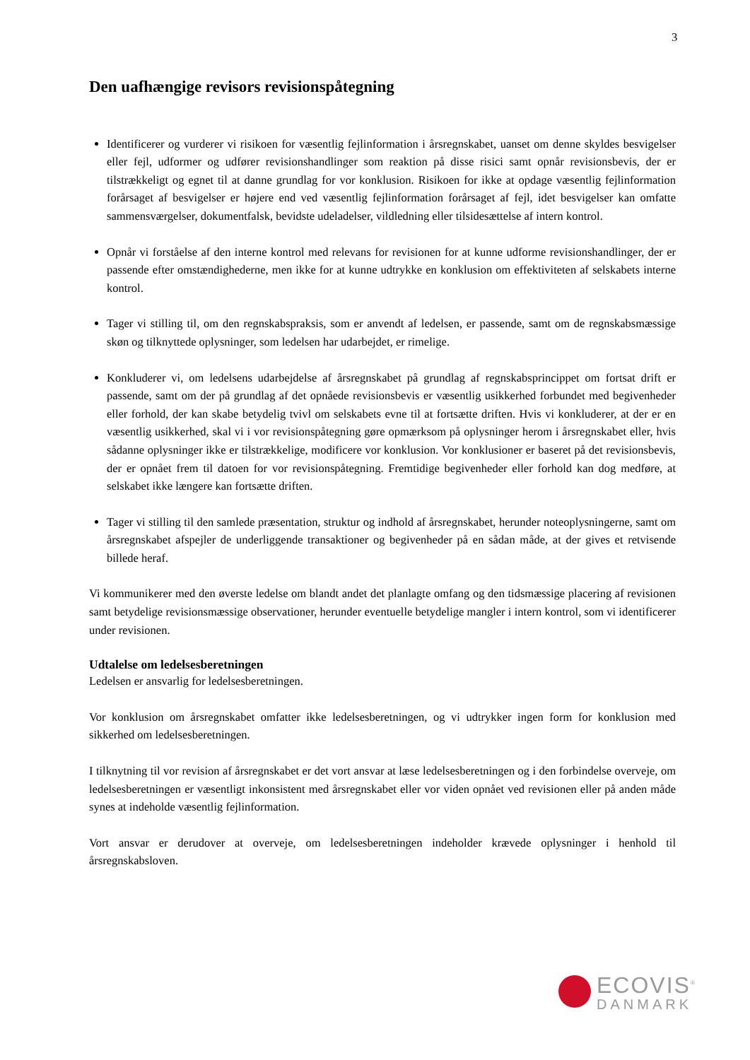3
Den uafhængige revisors revisionspåtegning
Identificerer og vurderer vi risikoen for væsentlig fejlinformation i årsregnskabet, uanset om denne skyldes besvigelser eller fejl, udformer og udfører revisionshandlinger som reaktion på disse risici samt opnår revisionsbevis, der er tilstrækkeligt og egnet til at danne grundlag for vor konklusion. Risikoen for ikke at opdage væsentlig fejlinformation forårsaget af besvigelser er højere end ved væsentlig fejlinformation forårsaget af fejl, idet besvigelser kan omfatte sammensværgelser, dokumentfalsk, bevidste udeladelser, vildledning eller tilsidesættelse af intern kontrol.
Opnår vi forståelse af den interne kontrol med relevans for revisionen for at kunne udforme revisionshandlinger, der er passende efter omstændighederne, men ikke for at kunne udtrykke en konklusion om effektiviteten af selskabets interne kontrol.
Tager vi stilling til, om den regnskabspraksis, som er anvendt af ledelsen, er passende, samt om de regnskabsmæssige skøn og tilknyttede oplysninger, som ledelsen har udarbejdet, er rimelige.
Konkluderer vi, om ledelsens udarbejdelse af årsregnskabet på grundlag af regnskabsprincippet om fortsat drift er passende, samt om der på grundlag af det opnåede revisionsbevis er væsentlig usikkerhed forbundet med begivenheder eller forhold, der kan skabe betydelig tvivl om selskabets evne til at fortsætte driften. Hvis vi konkluderer, at der er en væsentlig usikkerhed, skal vi i vor revisionspåtegning gøre opmærksom på oplysninger herom i årsregnskabet eller, hvis sådanne oplysninger ikke er tilstrækkelige, modificere vor konklusion. Vor konklusioner er baseret på det revisionsbevis, der er opnået frem til datoen for vor revisionspåtegning. Fremtidige begivenheder eller forhold kan dog medføre, at selskabet ikke længere kan fortsætte driften.
Tager vi stilling til den samlede præsentation, struktur og indhold af årsregnskabet, herunder noteoplysningerne, samt om årsregnskabet afspejler de underliggende transaktioner og begivenheder på en sådan måde, at der gives et retvisende billede heraf.
Vi kommunikerer med den øverste ledelse om blandt andet det planlagte omfang og den tidsmæssige placering af revisionen samt betydelige revisionsmæssige observationer, herunder eventuelle betydelige mangler i intern kontrol, som vi identificerer under revisionen.
Udtalelse om ledelsesberetningen
Ledelsen er ansvarlig for ledelsesberetningen.
Vor konklusion om årsregnskabet omfatter ikke ledelsesberetningen, og vi udtrykker ingen form for konklusion med sikkerhed om ledelsesberetningen.
I tilknytning til vor revision af årsregnskabet er det vort ansvar at læse ledelsesberetningen og i den forbindelse overveje, om ledelsesberetningen er væsentligt inkonsistent med årsregnskabet eller vor viden opnået ved revisionen eller på anden måde synes at indeholde væsentlig fejlinformation.
Vort ansvar er derudover at overveje, om ledelsesberetningen indeholder krævede oplysninger i henhold til årsregnskabsloven.
ECOVIS<sup>®</sup>
DANMARK